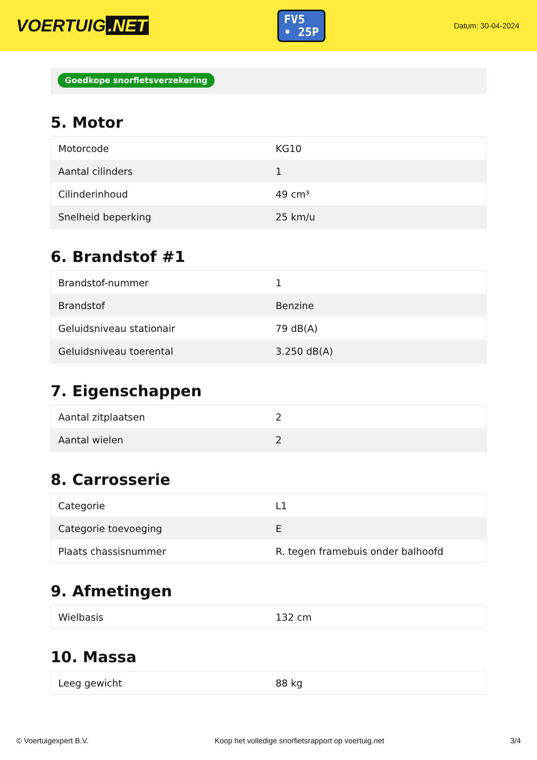VOERTUIG.NET
FV5
• 25P
Datum: 30-04-2024
Goedkope snorfietsverzekering
5. Motor
| Motorcode | KG10 |
| Aantal cilinders | 1 |
| Cilinderinhoud | 49 cm³ |
| Snelheid beperking | 25 km/u |
6. Brandstof #1
| Brandstof-nummer | 1 |
| Brandstof | Benzine |
| Geluidsniveau stationair | 79 dB(A) |
| Geluidsniveau toerental | 3.250 dB(A) |
7. Eigenschappen
| Aantal zitplaatsen | 2 |
| Aantal wielen | 2 |
8. Carrosserie
| Categorie | L1 |
| Categorie toevoeging | E |
| Plaats chassisnummer | R. tegen framebuis onder balhoofd |
9. Afmetingen
| Wielbasis | 132 cm |
10. Massa
| Leeg gewicht | 88 kg |
© Voertuigexpert B.V. Koop het volledige snorfietsrapport op voertuig.net 3/4